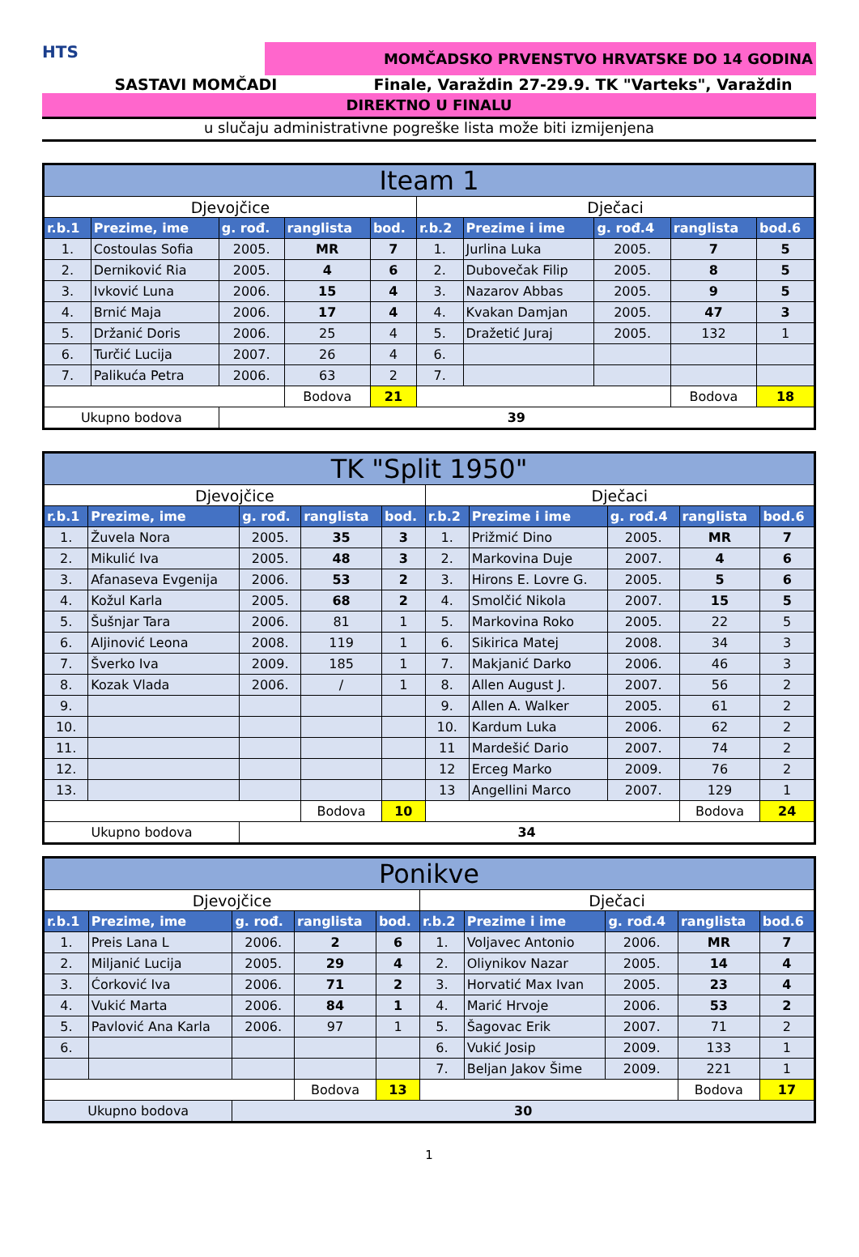HTS
MOMČADSKO PRVENSTVO HRVATSKE DO 14 GODINA
SASTAVI MOMČADI Finale, Varaždin 27-29.9. TK "Varteks", Varaždin
DIREKTNO U FINALU
u slučaju administrativne pogreške lista može biti izmijenjena
| Iteam 1 | | | | | | | | | |
| Djevojčice | | | | | Dječaci | | | | |
| r.b.1 | Prezime, ime | g. rođ. | ranglista | bod. | r.b.2 | Prezime i ime | g. rođ.4 | ranglista | bod.6 |
| 1. | Costoulas Sofia | 2005. | MR | 7 | 1. | Jurlina Luka | 2005. | 7 | 5 |
| 2. | Derniković Ria | 2005. | 4 | 6 | 2. | Dubovečak Filip | 2005. | 8 | 5 |
| 3. | Ivković Luna | 2006. | 15 | 4 | 3. | Nazarov Abbas | 2005. | 9 | 5 |
| 4. | Brnić Maja | 2006. | 17 | 4 | 4. | Kvakan Damjan | 2005. | 47 | 3 |
| 5. | Držanić Doris | 2006. | 25 | 4 | 5. | Dražetić Juraj | 2005. | 132 | 1 |
| 6. | Turčić Lucija | 2007. | 26 | 4 | 6. | | | | |
| 7. | Palikuća Petra | 2006. | 63 | 2 | 7. | | | | |
| | | | Bodova | 21 | | | | Bodova | 18 |
| Ukupno bodova | | 39 | | | | | | | |
| TK "Split 1950" | | | | | | | | | |
| Djevojčice | | | | | Dječaci | | | | |
| r.b.1 | Prezime, ime | g. rođ. | ranglista | bod. | r.b.2 | Prezime i ime | g. rođ.4 | ranglista | bod.6 |
| 1. | Žuvela Nora | 2005. | 35 | 3 | 1. | Prižmić Dino | 2005. | MR | 7 |
| 2. | Mikulić Iva | 2005. | 48 | 3 | 2. | Markovina Duje | 2007. | 4 | 6 |
| 3. | Afanaseva Evgenija | 2006. | 53 | 2 | 3. | Hirons E. Lovre G. | 2005. | 5 | 6 |
| 4. | Kožul Karla | 2005. | 68 | 2 | 4. | Smolčić Nikola | 2007. | 15 | 5 |
| 5. | Šušnjar Tara | 2006. | 81 | 1 | 5. | Markovina Roko | 2005. | 22 | 5 |
| 6. | Aljinović Leona | 2008. | 119 | 1 | 6. | Sikirica Matej | 2008. | 34 | 3 |
| 7. | Šverko Iva | 2009. | 185 | 1 | 7. | Makjanić Darko | 2006. | 46 | 3 |
| 8. | Kozak Vlada | 2006. | / | 1 | 8. | Allen August J. | 2007. | 56 | 2 |
| 9. | | | | | 9. | Allen A. Walker | 2005. | 61 | 2 |
| 10. | | | | | 10. | Kardum Luka | 2006. | 62 | 2 |
| 11. | | | | | 11 | Mardešić Dario | 2007. | 74 | 2 |
| 12. | | | | | 12 | Erceg Marko | 2009. | 76 | 2 |
| 13. | | | | | 13 | Angellini Marco | 2007. | 129 | 1 |
| | | | Bodova | 10 | | | | Bodova | 24 |
| Ukupno bodova | | 34 | | | | | | | |
| Ponikve | | | | | | | | | |
| Djevojčice | | | | | Dječaci | | | | |
| r.b.1 | Prezime, ime | g. rođ. | ranglista | bod. | r.b.2 | Prezime i ime | g. rođ.4 | ranglista | bod.6 |
| 1. | Preis Lana L | 2006. | 2 | 6 | 1. | Voljavec Antonio | 2006. | MR | 7 |
| 2. | Miljanić Lucija | 2005. | 29 | 4 | 2. | Oliynikov Nazar | 2005. | 14 | 4 |
| 3. | Ćorković Iva | 2006. | 71 | 2 | 3. | Horvatić Max Ivan | 2005. | 23 | 4 |
| 4. | Vukić Marta | 2006. | 84 | 1 | 4. | Marić Hrvoje | 2006. | 53 | 2 |
| 5. | Pavlović Ana Karla | 2006. | 97 | 1 | 5. | Šagovac Erik | 2007. | 71 | 2 |
| 6. | | | | | 6. | Vukić Josip | 2009. | 133 | 1 |
| | | | | | 7. | Beljan Jakov Šime | 2009. | 221 | 1 |
| | | | Bodova | 13 | | | | Bodova | 17 |
| Ukupno bodova | | 30 | | | | | | | |
1